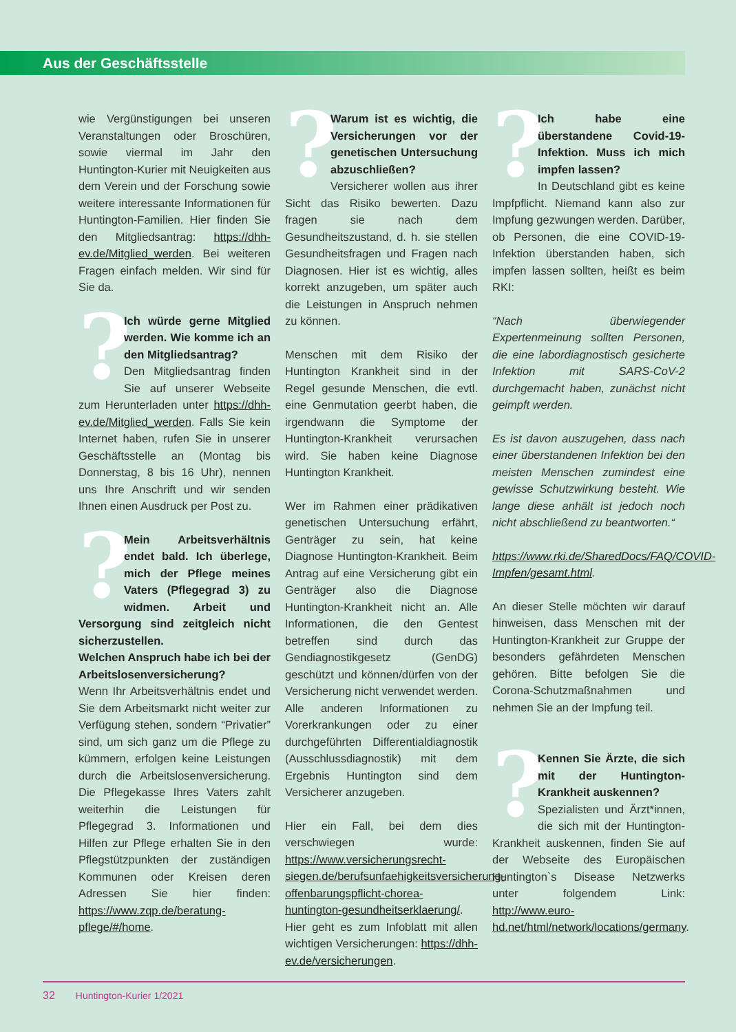Aus der Geschäftsstelle
wie Vergünstigungen bei unseren Veranstaltungen oder Broschüren, sowie viermal im Jahr den Huntington-Kurier mit Neuigkeiten aus dem Verein und der Forschung sowie weitere interessante Informationen für Huntington-Familien. Hier finden Sie den Mitgliedsantrag: https://dhh-ev.de/Mitglied_werden. Bei weiteren Fragen einfach melden. Wir sind für Sie da.
? Ich würde gerne Mitglied werden. Wie komme ich an den Mitgliedsantrag?
Den Mitgliedsantrag finden Sie auf unserer Webseite zum Herunterladen unter https://dhh-ev.de/Mitglied_werden. Falls Sie kein Internet haben, rufen Sie in unserer Geschäftsstelle an (Montag bis Donnerstag, 8 bis 16 Uhr), nennen uns Ihre Anschrift und wir senden Ihnen einen Ausdruck per Post zu.
? Mein Arbeitsverhältnis endet bald. Ich überlege, mich der Pflege meines Vaters (Pflegegrad 3) zu widmen. Arbeit und Versorgung sind zeitgleich nicht sicherzustellen.
Welchen Anspruch habe ich bei der Arbeitslosenversicherung?
Wenn Ihr Arbeitsverhältnis endet und Sie dem Arbeitsmarkt nicht weiter zur Verfügung stehen, sondern “Privatier” sind, um sich ganz um die Pflege zu kümmern, erfolgen keine Leistungen durch die Arbeitslosenversicherung. Die Pflegekasse Ihres Vaters zahlt weiterhin die Leistungen für Pflegegrad 3. Informationen und Hilfen zur Pflege erhalten Sie in den Pflegstützpunkten der zuständigen Kommunen oder Kreisen deren Adressen Sie hier finden: https://www.zqp.de/beratung-pflege/#/home.
? Warum ist es wichtig, die Versicherungen vor der genetischen Untersuchung abzuschließen?
Versicherer wollen aus ihrer Sicht das Risiko bewerten. Dazu fragen sie nach dem Gesundheitszustand, d. h. sie stellen Gesundheitsfragen und Fragen nach Diagnosen. Hier ist es wichtig, alles korrekt anzugeben, um später auch die Leistungen in Anspruch nehmen zu können.
Menschen mit dem Risiko der Huntington Krankheit sind in der Regel gesunde Menschen, die evtl. eine Genmutation geerbt haben, die irgendwann die Symptome der Huntington-Krankheit verursachen wird. Sie haben keine Diagnose Huntington Krankheit.
Wer im Rahmen einer prädikativen genetischen Untersuchung erfährt, Genträger zu sein, hat keine Diagnose Huntington-Krankheit. Beim Antrag auf eine Versicherung gibt ein Genträger also die Diagnose Huntington-Krankheit nicht an. Alle Informationen, die den Gentest betreffen sind durch das Gendiagnostikgesetz (GenDG) geschützt und können/dürfen von der Versicherung nicht verwendet werden. Alle anderen Informationen zu Vorerkrankungen oder zu einer durchgeführten Differentialdiagnostik (Ausschlussdiagnostik) mit dem Ergebnis Huntington sind dem Versicherer anzugeben.
Hier ein Fall, bei dem dies verschwiegen wurde: https://www.versicherungsrecht-siegen.de/berufsunfaehigkeitsversicherung-offenbarungspflicht-chorea-huntington-gesundheitserklaerung/. Hier geht es zum Infoblatt mit allen wichtigen Versicherungen: https://dhh-ev.de/versicherungen.
? Ich habe eine überstandene Covid-19-Infektion. Muss ich mich impfen lassen?
In Deutschland gibt es keine Impfpflicht. Niemand kann also zur Impfung gezwungen werden. Darüber, ob Personen, die eine COVID-19-Infektion überstanden haben, sich impfen lassen sollten, heißt es beim RKI:
“Nach überwiegender Expertenmeinung sollten Personen, die eine labordiagnostisch gesicherte Infektion mit SARS-CoV-2 durchgemacht haben, zunächst nicht geimpft werden.
Es ist davon auszugehen, dass nach einer überstandenen Infektion bei den meisten Menschen zumindest eine gewisse Schutzwirkung besteht. Wie lange diese anhält ist jedoch noch nicht abschließend zu beantworten.“
https://www.rki.de/SharedDocs/FAQ/COVID-Impfen/gesamt.html.
An dieser Stelle möchten wir darauf hinweisen, dass Menschen mit der Huntington-Krankheit zur Gruppe der besonders gefährdeten Menschen gehören. Bitte befolgen Sie die Corona-Schutzmaßnahmen und nehmen Sie an der Impfung teil.
? Kennen Sie Ärzte, die sich mit der Huntington-Krankheit auskennen?
Spezialisten und Ärzt*innen, die sich mit der Huntington-Krankheit auskennen, finden Sie auf der Webseite des Europäischen Huntington`s Disease Netzwerks unter folgendem Link: http://www.euro-hd.net/html/network/locations/germany.
32 Huntington-Kurier 1/2021